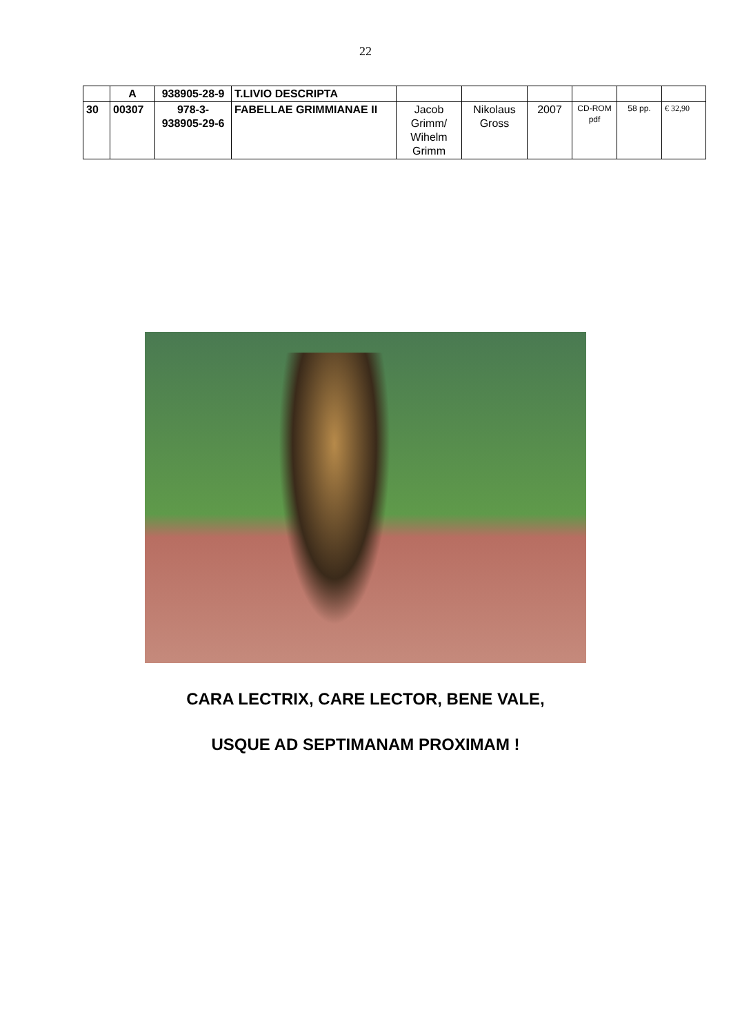22
| | A | 938905-28-9 | T.LIVIO DESCRIPTA | | | | | | |
| 30 | 00307 | 978-3-938905-29-6 | FABELLAE GRIMMIANAE II | Jacob Grimm/ Wihelm Grimm | Nikolaus Gross | 2007 | CD-ROM pdf | 58 pp. | € 32,90 |
CARA LECTRIX, CARE LECTOR, BENE VALE,
USQUE AD SEPTIMANAM PROXIMAM !